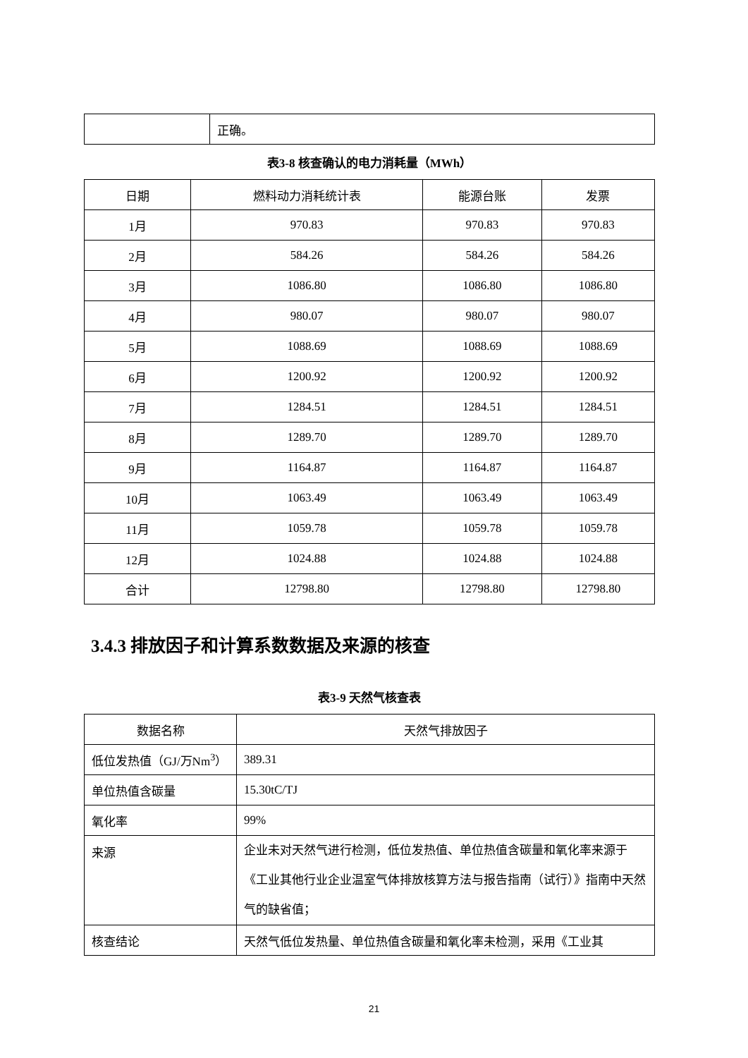| | 正确。 |
表3-8 核查确认的电力消耗量（MWh）
| 日期 | 燃料动力消耗统计表 | 能源台账 | 发票 |
| 1月 | 970.83 | 970.83 | 970.83 |
| 2月 | 584.26 | 584.26 | 584.26 |
| 3月 | 1086.80 | 1086.80 | 1086.80 |
| 4月 | 980.07 | 980.07 | 980.07 |
| 5月 | 1088.69 | 1088.69 | 1088.69 |
| 6月 | 1200.92 | 1200.92 | 1200.92 |
| 7月 | 1284.51 | 1284.51 | 1284.51 |
| 8月 | 1289.70 | 1289.70 | 1289.70 |
| 9月 | 1164.87 | 1164.87 | 1164.87 |
| 10月 | 1063.49 | 1063.49 | 1063.49 |
| 11月 | 1059.78 | 1059.78 | 1059.78 |
| 12月 | 1024.88 | 1024.88 | 1024.88 |
| 合计 | 12798.80 | 12798.80 | 12798.80 |
3.4.3 排放因子和计算系数数据及来源的核查
表3-9 天然气核查表
| 数据名称 | 天然气排放因子 |
| 低位发热值（GJ/万Nm<sup>3</sup>） | 389.31 |
| 单位热值含碳量 | 15.30tC/TJ |
| 氧化率 | 99% |
| 来源 | 企业未对天然气进行检测，低位发热值、单位热值含碳量和氧化率来源于《工业其他行业企业温室气体排放核算方法与报告指南（试行）》指南中天然气的缺省值； |
| 核查结论 | 天然气低位发热量、单位热值含碳量和氧化率未检测，采用《工业其 |
21